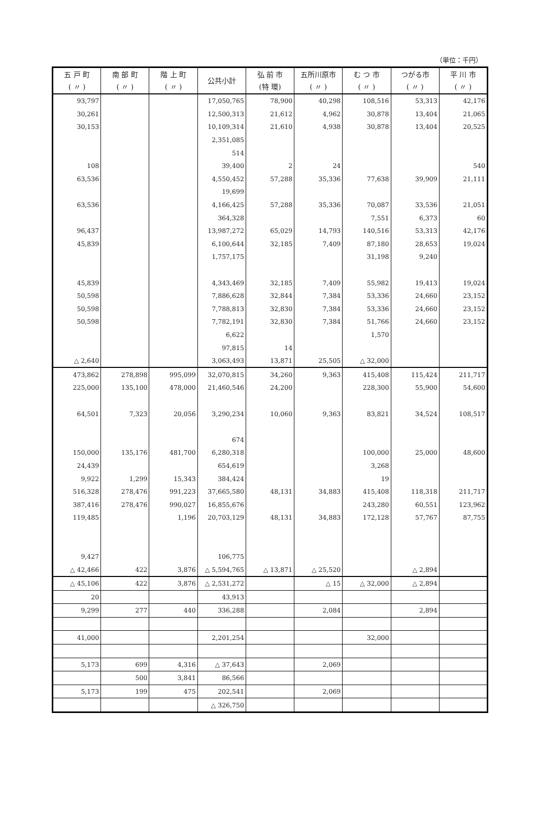（単位：千円）
| 五 戸 町 ( 〃 ) | 南 部 町 ( 〃 ) | 階 上 町 ( 〃 ) | 公共小計 | 弘 前 市 (特 環) | 五所川原市 ( 〃 ) | む つ 市 ( 〃 ) | つがる市 ( 〃 ) | 平 川 市 ( 〃 ) |
| --- | --- | --- | --- | --- | --- | --- | --- | --- |
| 93,797 | | | 17,050,765 | 78,900 | 40,298 | 108,516 | 53,313 | 42,176 |
| 30,261 | | | 12,500,313 | 21,612 | 4,962 | 30,878 | 13,404 | 21,065 |
| 30,153 | | | 10,109,314 | 21,610 | 4,938 | 30,878 | 13,404 | 20,525 |
| | | | 2,351,085 | | | | | |
| | | | 514 | | | | | |
| 108 | | | 39,400 | 2 | 24 | | | 540 |
| 63,536 | | | 4,550,452 | 57,288 | 35,336 | 77,638 | 39,909 | 21,111 |
| | | | 19,699 | | | | | |
| 63,536 | | | 4,166,425 | 57,288 | 35,336 | 70,087 | 33,536 | 21,051 |
| | | | 364,328 | | | 7,551 | 6,373 | 60 |
| 96,437 | | | 13,987,272 | 65,029 | 14,793 | 140,516 | 53,313 | 42,176 |
| 45,839 | | | 6,100,644 | 32,185 | 7,409 | 87,180 | 28,653 | 19,024 |
| | | | 1,757,175 | | | 31,198 | 9,240 | |
| 45,839 | | | 4,343,469 | 32,185 | 7,409 | 55,982 | 19,413 | 19,024 |
| 50,598 | | | 7,886,628 | 32,844 | 7,384 | 53,336 | 24,660 | 23,152 |
| 50,598 | | | 7,788,813 | 32,830 | 7,384 | 53,336 | 24,660 | 23,152 |
| 50,598 | | | 7,782,191 | 32,830 | 7,384 | 51,766 | 24,660 | 23,152 |
| | | | 6,622 | | | 1,570 | | |
| | | | 97,815 | 14 | | | | |
| △ 2,640 | | | 3,063,493 | 13,871 | 25,505 | △ 32,000 | | |
| 473,862 | 278,898 | 995,099 | 32,070,815 | 34,260 | 9,363 | 415,408 | 115,424 | 211,717 |
| 225,000 | 135,100 | 478,000 | 21,460,546 | 24,200 | | 228,300 | 55,900 | 54,600 |
| 64,501 | 7,323 | 20,056 | 3,290,234 | 10,060 | 9,363 | 83,821 | 34,524 | 108,517 |
| | | | 674 | | | | | |
| 150,000 | 135,176 | 481,700 | 6,280,318 | | | 100,000 | 25,000 | 48,600 |
| 24,439 | | | 654,619 | | | 3,268 | | |
| 9,922 | 1,299 | 15,343 | 384,424 | | | 19 | | |
| 516,328 | 278,476 | 991,223 | 37,665,580 | 48,131 | 34,883 | 415,408 | 118,318 | 211,717 |
| 387,416 | 278,476 | 990,027 | 16,855,676 | | | 243,280 | 60,551 | 123,962 |
| 119,485 | | 1,196 | 20,703,129 | 48,131 | 34,883 | 172,128 | 57,767 | 87,755 |
| 9,427 | | | 106,775 | | | | | |
| △ 42,466 | 422 | 3,876 | △ 5,594,765 | △ 13,871 | △ 25,520 | | △ 2,894 | |
| △ 45,106 | 422 | 3,876 | △ 2,531,272 | | △ 15 | △ 32,000 | △ 2,894 | |
| 20 | | | 43,913 | | | | | |
| 9,299 | 277 | 440 | 336,288 | | 2,084 | | 2,894 | |
| 41,000 | | | 2,201,254 | | | 32,000 | | |
| 5,173 | 699 | 4,316 | △ 37,643 | | 2,069 | | | |
| | 500 | 3,841 | 86,566 | | | | | |
| 5,173 | 199 | 475 | 202,541 | | 2,069 | | | |
| | | | △ 326,750 | | | | | |